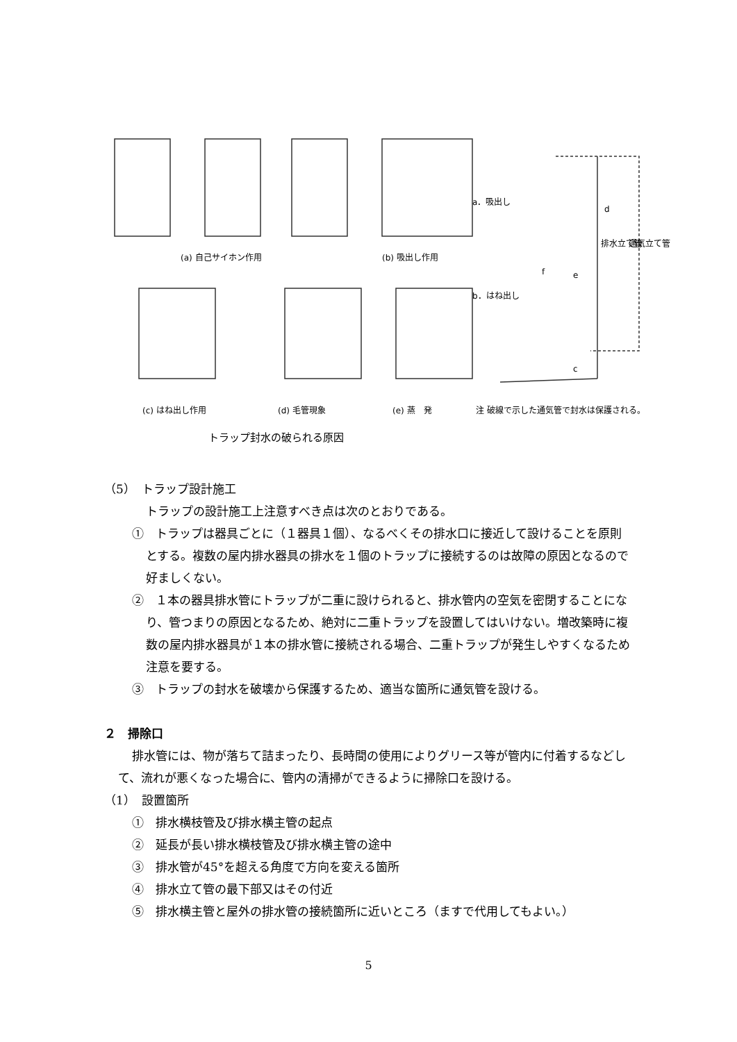(a) 自己サイホン作用
(b) 吸出し作用
(c) はね出し作用
(d) 毛管現象
(e) 蒸　発
a．吸出し
b．はね出し
d
e
f
c
排水立て管
通気立て管
注 破線で示した通気管で封水は保護される。
トラップ封水の破られる原因
（5）　トラップ設計施工
トラップの設計施工上注意すべき点は次のとおりである。
①　トラップは器具ごとに（１器具１個）、なるべくその排水口に接近して設けることを原則とする。複数の屋内排水器具の排水を１個のトラップに接続するのは故障の原因となるので好ましくない。
②　１本の器具排水管にトラップが二重に設けられると、排水管内の空気を密閉することになり、管つまりの原因となるため、絶対に二重トラップを設置してはいけない。増改築時に複数の屋内排水器具が１本の排水管に接続される場合、二重トラップが発生しやすくなるため注意を要する。
③　トラップの封水を破壊から保護するため、適当な箇所に通気管を設ける。
２　掃除口
排水管には、物が落ちて詰まったり、長時間の使用によりグリース等が管内に付着するなどして、流れが悪くなった場合に、管内の清掃ができるように掃除口を設ける。
（1）　設置箇所
①　排水横枝管及び排水横主管の起点
②　延長が長い排水横枝管及び排水横主管の途中
③　排水管が45°を超える角度で方向を変える箇所
④　排水立て管の最下部又はその付近
⑤　排水横主管と屋外の排水管の接続箇所に近いところ（ますで代用してもよい。）
5